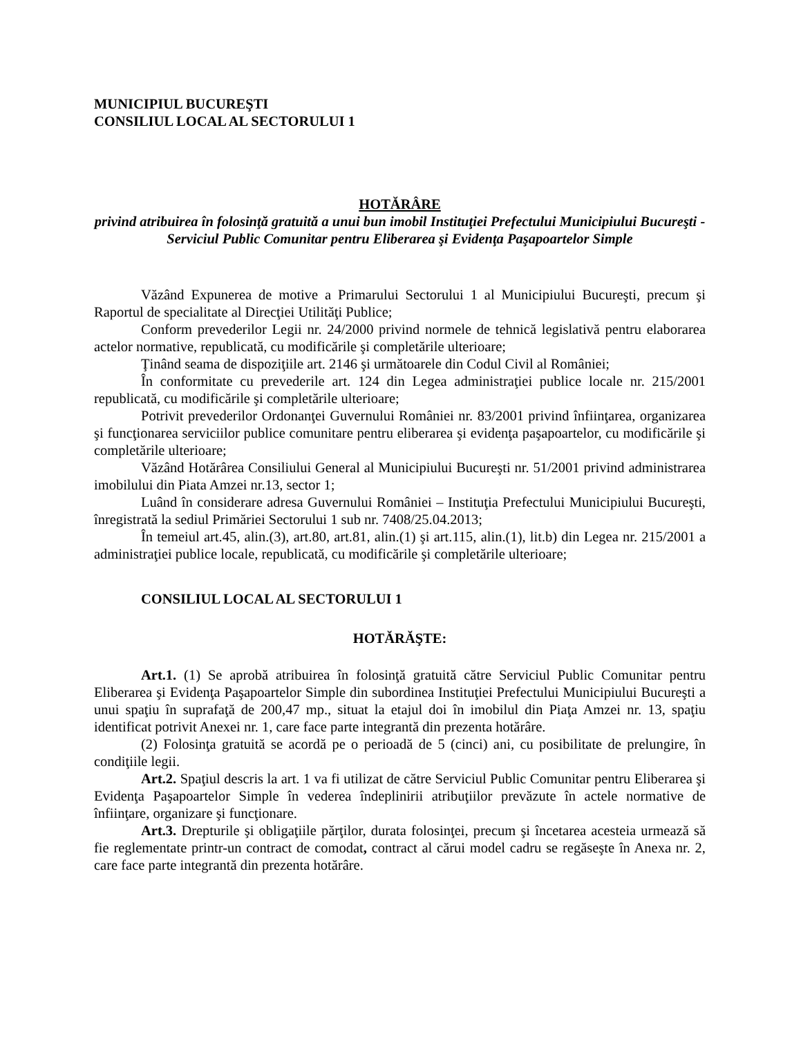MUNICIPIUL BUCUREŞTI
CONSILIUL LOCAL AL SECTORULUI 1
HOTĂRÂRE
privind atribuirea în folosinţă gratuită a unui bun imobil Instituţiei Prefectului Municipiului Bucureşti - Serviciul Public Comunitar pentru Eliberarea şi Evidenţa Paşapoartelor Simple
Văzând Expunerea de motive a Primarului Sectorului 1 al Municipiului Bucureşti, precum şi Raportul de specialitate al Direcţiei Utilităţi Publice;
Conform prevederilor Legii nr. 24/2000 privind normele de tehnică legislativă pentru elaborarea actelor normative, republicată, cu modificările şi completările ulterioare;
Ţinând seama de dispoziţiile art. 2146 şi următoarele din Codul Civil al României;
În conformitate cu prevederile art. 124 din Legea administraţiei publice locale nr. 215/2001 republicată, cu modificările şi completările ulterioare;
Potrivit prevederilor Ordonanţei Guvernului României nr. 83/2001 privind înfiinţarea, organizarea şi funcţionarea serviciilor publice comunitare pentru eliberarea şi evidenţa paşapoartelor, cu modificările şi completările ulterioare;
Văzând Hotărârea Consiliului General al Municipiului Bucureşti nr. 51/2001 privind administrarea imobilului din Piata Amzei nr.13, sector 1;
Luând în considerare adresa Guvernului României – Instituţia Prefectului Municipiului Bucureşti, înregistrată la sediul Primăriei Sectorului 1 sub nr. 7408/25.04.2013;
În temeiul art.45, alin.(3), art.80, art.81, alin.(1) şi art.115, alin.(1), lit.b) din Legea nr. 215/2001 a administraţiei publice locale, republicată, cu modificările şi completările ulterioare;
CONSILIUL LOCAL AL SECTORULUI 1
HOTĂRĂŞTE:
Art.1. (1) Se aprobă atribuirea în folosinţă gratuită către Serviciul Public Comunitar pentru Eliberarea şi Evidenţa Paşapoartelor Simple din subordinea Instituţiei Prefectului Municipiului Bucureşti a unui spaţiu în suprafaţă de 200,47 mp., situat la etajul doi în imobilul din Piaţa Amzei nr. 13, spaţiu identificat potrivit Anexei nr. 1, care face parte integrantă din prezenta hotărâre.
(2) Folosinţa gratuită se acordă pe o perioadă de 5 (cinci) ani, cu posibilitate de prelungire, în condiţiile legii.
Art.2. Spaţiul descris la art. 1 va fi utilizat de către Serviciul Public Comunitar pentru Eliberarea şi Evidenţa Paşapoartelor Simple în vederea îndeplinirii atribuţiilor prevăzute în actele normative de înfiinţare, organizare şi funcţionare.
Art.3. Drepturile şi obligaţiile părţilor, durata folosinţei, precum şi încetarea acesteia urmează să fie reglementate printr-un contract de comodat, contract al cărui model cadru se regăseşte în Anexa nr. 2, care face parte integrantă din prezenta hotărâre.